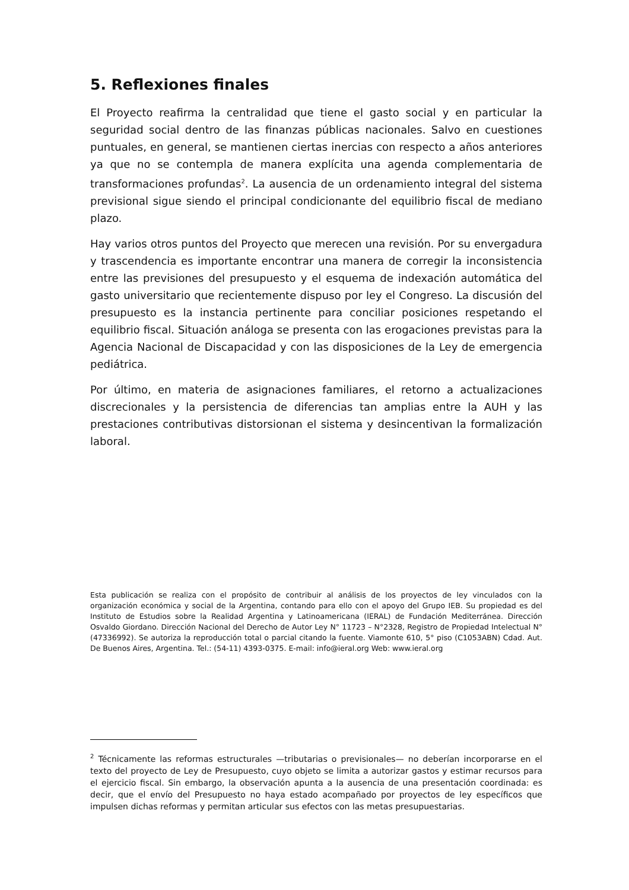5. Reflexiones finales
El Proyecto reafirma la centralidad que tiene el gasto social y en particular la seguridad social dentro de las finanzas públicas nacionales. Salvo en cuestiones puntuales, en general, se mantienen ciertas inercias con respecto a años anteriores ya que no se contempla de manera explícita una agenda complementaria de transformaciones profundas<sup>2</sup>. La ausencia de un ordenamiento integral del sistema previsional sigue siendo el principal condicionante del equilibrio fiscal de mediano plazo.
Hay varios otros puntos del Proyecto que merecen una revisión. Por su envergadura y trascendencia es importante encontrar una manera de corregir la inconsistencia entre las previsiones del presupuesto y el esquema de indexación automática del gasto universitario que recientemente dispuso por ley el Congreso. La discusión del presupuesto es la instancia pertinente para conciliar posiciones respetando el equilibrio fiscal. Situación análoga se presenta con las erogaciones previstas para la Agencia Nacional de Discapacidad y con las disposiciones de la Ley de emergencia pediátrica.
Por último, en materia de asignaciones familiares, el retorno a actualizaciones discrecionales y la persistencia de diferencias tan amplias entre la AUH y las prestaciones contributivas distorsionan el sistema y desincentivan la formalización laboral.
Esta publicación se realiza con el propósito de contribuir al análisis de los proyectos de ley vinculados con la organización económica y social de la Argentina, contando para ello con el apoyo del Grupo IEB. Su propiedad es del Instituto de Estudios sobre la Realidad Argentina y Latinoamericana (IERAL) de Fundación Mediterránea. Dirección Osvaldo Giordano. Dirección Nacional del Derecho de Autor Ley N° 11723 – N°2328, Registro de Propiedad Intelectual N° (47336992). Se autoriza la reproducción total o parcial citando la fuente. Viamonte 610, 5° piso (C1053ABN) Cdad. Aut. De Buenos Aires, Argentina. Tel.: (54-11) 4393-0375. E-mail: info@ieral.org Web: www.ieral.org
<sup>2</sup> Técnicamente las reformas estructurales —tributarias o previsionales— no deberían incorporarse en el texto del proyecto de Ley de Presupuesto, cuyo objeto se limita a autorizar gastos y estimar recursos para el ejercicio fiscal. Sin embargo, la observación apunta a la ausencia de una presentación coordinada: es decir, que el envío del Presupuesto no haya estado acompañado por proyectos de ley específicos que impulsen dichas reformas y permitan articular sus efectos con las metas presupuestarias.